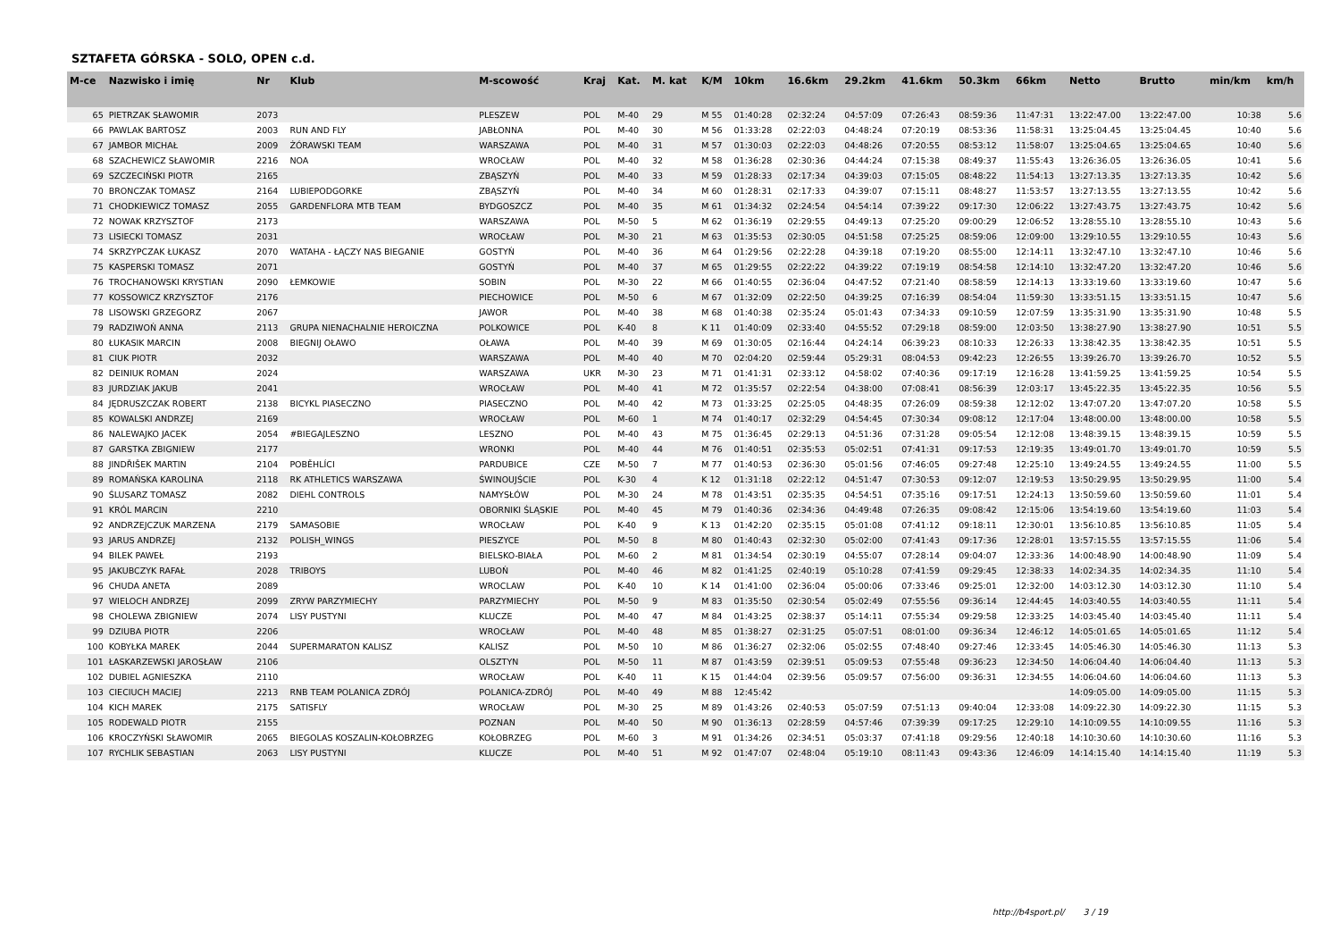SZTAFETA GÓRSKA - SOLO, OPEN c.d.
| M-ce | Nazwisko i imię | Nr | Klub | M-scowość | Kraj | Kat. | M. kat | K/M | 10km | 16.6km | 29.2km | 41.6km | 50.3km | 66km | Netto | Brutto | min/km | km/h |
| --- | --- | --- | --- | --- | --- | --- | --- | --- | --- | --- | --- | --- | --- | --- | --- | --- | --- | --- |
| 65 | PIETRZAK SŁAWOMIR | 2073 | | PLESZEW | POL | M-40 | 29 | M 55 | 01:40:28 | 02:32:24 | 04:57:09 | 07:26:43 | 08:59:36 | 11:47:31 | 13:22:47.00 | 13:22:47.00 | 10:38 | 5.6 |
| 66 | PAWLAK BARTOSZ | 2003 | RUN AND FLY | JABŁONNA | POL | M-40 | 30 | M 56 | 01:33:28 | 02:22:03 | 04:48:24 | 07:20:19 | 08:53:36 | 11:58:31 | 13:25:04.45 | 13:25:04.45 | 10:40 | 5.6 |
| 67 | JAMBOR MICHAŁ | 2009 | ŻÓRAWSKI TEAM | WARSZAWA | POL | M-40 | 31 | M 57 | 01:30:03 | 02:22:03 | 04:48:26 | 07:20:55 | 08:53:12 | 11:58:07 | 13:25:04.65 | 13:25:04.65 | 10:40 | 5.6 |
| 68 | SZACHEWICZ SŁAWOMIR | 2216 | NOA | WROCŁAW | POL | M-40 | 32 | M 58 | 01:36:28 | 02:30:36 | 04:44:24 | 07:15:38 | 08:49:37 | 11:55:43 | 13:26:36.05 | 13:26:36.05 | 10:41 | 5.6 |
| 69 | SZCZECIŃSKI PIOTR | 2165 | | ZBĄSZYŃ | POL | M-40 | 33 | M 59 | 01:28:33 | 02:17:34 | 04:39:03 | 07:15:05 | 08:48:22 | 11:54:13 | 13:27:13.35 | 13:27:13.35 | 10:42 | 5.6 |
| 70 | BRONCZAK TOMASZ | 2164 | LUBIEPODGORKE | ZBĄSZYŃ | POL | M-40 | 34 | M 60 | 01:28:31 | 02:17:33 | 04:39:07 | 07:15:11 | 08:48:27 | 11:53:57 | 13:27:13.55 | 13:27:13.55 | 10:42 | 5.6 |
| 71 | CHODKIEWICZ TOMASZ | 2055 | GARDENFLORA MTB TEAM | BYDGOSZCZ | POL | M-40 | 35 | M 61 | 01:34:32 | 02:24:54 | 04:54:14 | 07:39:22 | 09:17:30 | 12:06:22 | 13:27:43.75 | 13:27:43.75 | 10:42 | 5.6 |
| 72 | NOWAK KRZYSZTOF | 2173 | | WARSZAWA | POL | M-50 | 5 | M 62 | 01:36:19 | 02:29:55 | 04:49:13 | 07:25:20 | 09:00:29 | 12:06:52 | 13:28:55.10 | 13:28:55.10 | 10:43 | 5.6 |
| 73 | LISIECKI TOMASZ | 2031 | | WROCŁAW | POL | M-30 | 21 | M 63 | 01:35:53 | 02:30:05 | 04:51:58 | 07:25:25 | 08:59:06 | 12:09:00 | 13:29:10.55 | 13:29:10.55 | 10:43 | 5.6 |
| 74 | SKRZYPCZAK ŁUKASZ | 2070 | WATAHA - ŁĄCZY NAS BIEGANIE | GOSTYŃ | POL | M-40 | 36 | M 64 | 01:29:56 | 02:22:28 | 04:39:18 | 07:19:20 | 08:55:00 | 12:14:11 | 13:32:47.10 | 13:32:47.10 | 10:46 | 5.6 |
| 75 | KASPERSKI TOMASZ | 2071 | | GOSTYŃ | POL | M-40 | 37 | M 65 | 01:29:55 | 02:22:22 | 04:39:22 | 07:19:19 | 08:54:58 | 12:14:10 | 13:32:47.20 | 13:32:47.20 | 10:46 | 5.6 |
| 76 | TROCHANOWSKI KRYSTIAN | 2090 | ŁEMKOWIE | SOBIN | POL | M-30 | 22 | M 66 | 01:40:55 | 02:36:04 | 04:47:52 | 07:21:40 | 08:58:59 | 12:14:13 | 13:33:19.60 | 13:33:19.60 | 10:47 | 5.6 |
| 77 | KOSSOWICZ KRZYSZTOF | 2176 | | PIECHOWICE | POL | M-50 | 6 | M 67 | 01:32:09 | 02:22:50 | 04:39:25 | 07:16:39 | 08:54:04 | 11:59:30 | 13:33:51.15 | 13:33:51.15 | 10:47 | 5.6 |
| 78 | LISOWSKI GRZEGORZ | 2067 | | JAWOR | POL | M-40 | 38 | M 68 | 01:40:38 | 02:35:24 | 05:01:43 | 07:34:33 | 09:10:59 | 12:07:59 | 13:35:31.90 | 13:35:31.90 | 10:48 | 5.5 |
| 79 | RADZIWOŃ ANNA | 2113 | GRUPA NIENACHALNIE HEROICZNA | POLKOWICE | POL | K-40 | 8 | K 11 | 01:40:09 | 02:33:40 | 04:55:52 | 07:29:18 | 08:59:00 | 12:03:50 | 13:38:27.90 | 13:38:27.90 | 10:51 | 5.5 |
| 80 | ŁUKASIK MARCIN | 2008 | BIEGNIJ OŁAWO | OŁAWA | POL | M-40 | 39 | M 69 | 01:30:05 | 02:16:44 | 04:24:14 | 06:39:23 | 08:10:33 | 12:26:33 | 13:38:42.35 | 13:38:42.35 | 10:51 | 5.5 |
| 81 | CIUK PIOTR | 2032 | | WARSZAWA | POL | M-40 | 40 | M 70 | 02:04:20 | 02:59:44 | 05:29:31 | 08:04:53 | 09:42:23 | 12:26:55 | 13:39:26.70 | 13:39:26.70 | 10:52 | 5.5 |
| 82 | DEINIUK ROMAN | 2024 | | WARSZAWA | UKR | M-30 | 23 | M 71 | 01:41:31 | 02:33:12 | 04:58:02 | 07:40:36 | 09:17:19 | 12:16:28 | 13:41:59.25 | 13:41:59.25 | 10:54 | 5.5 |
| 83 | JURDZIAK JAKUB | 2041 | | WROCŁAW | POL | M-40 | 41 | M 72 | 01:35:57 | 02:22:54 | 04:38:00 | 07:08:41 | 08:56:39 | 12:03:17 | 13:45:22.35 | 13:45:22.35 | 10:56 | 5.5 |
| 84 | JĘDRUSZCZAK ROBERT | 2138 | BICYKL PIASECZNO | PIASECZNO | POL | M-40 | 42 | M 73 | 01:33:25 | 02:25:05 | 04:48:35 | 07:26:09 | 08:59:38 | 12:12:02 | 13:47:07.20 | 13:47:07.20 | 10:58 | 5.5 |
| 85 | KOWALSKI ANDRZEJ | 2169 | | WROCŁAW | POL | M-60 | 1 | M 74 | 01:40:17 | 02:32:29 | 04:54:45 | 07:30:34 | 09:08:12 | 12:17:04 | 13:48:00.00 | 13:48:00.00 | 10:58 | 5.5 |
| 86 | NALEWAJKO JACEK | 2054 | #BIEGAJLESZNO | LESZNO | POL | M-40 | 43 | M 75 | 01:36:45 | 02:29:13 | 04:51:36 | 07:31:28 | 09:05:54 | 12:12:08 | 13:48:39.15 | 13:48:39.15 | 10:59 | 5.5 |
| 87 | GARSTKA ZBIGNIEW | 2177 | | WRONKI | POL | M-40 | 44 | M 76 | 01:40:51 | 02:35:53 | 05:02:51 | 07:41:31 | 09:17:53 | 12:19:35 | 13:49:01.70 | 13:49:01.70 | 10:59 | 5.5 |
| 88 | JINDŘIŠEK MARTIN | 2104 | POBĚHLÍCI | PARDUBICE | CZE | M-50 | 7 | M 77 | 01:40:53 | 02:36:30 | 05:01:56 | 07:46:05 | 09:27:48 | 12:25:10 | 13:49:24.55 | 13:49:24.55 | 11:00 | 5.5 |
| 89 | ROMAŃSKA KAROLINA | 2118 | RK ATHLETICS WARSZAWA | ŚWINOUJŚCIE | POL | K-30 | 4 | K 12 | 01:31:18 | 02:22:12 | 04:51:47 | 07:30:53 | 09:12:07 | 12:19:53 | 13:50:29.95 | 13:50:29.95 | 11:00 | 5.4 |
| 90 | ŚLUSARZ TOMASZ | 2082 | DIEHL CONTROLS | NAMYSŁÓW | POL | M-30 | 24 | M 78 | 01:43:51 | 02:35:35 | 04:54:51 | 07:35:16 | 09:17:51 | 12:24:13 | 13:50:59.60 | 13:50:59.60 | 11:01 | 5.4 |
| 91 | KRÓL MARCIN | 2210 | | OBORNIKI ŚLĄSKIE | POL | M-40 | 45 | M 79 | 01:40:36 | 02:34:36 | 04:49:48 | 07:26:35 | 09:08:42 | 12:15:06 | 13:54:19.60 | 13:54:19.60 | 11:03 | 5.4 |
| 92 | ANDRZEJCZUK MARZENA | 2179 | SAMASOBIE | WROCŁAW | POL | K-40 | 9 | K 13 | 01:42:20 | 02:35:15 | 05:01:08 | 07:41:12 | 09:18:11 | 12:30:01 | 13:56:10.85 | 13:56:10.85 | 11:05 | 5.4 |
| 93 | JARUS ANDRZEJ | 2132 | POLISH_WINGS | PIESZYCE | POL | M-50 | 8 | M 80 | 01:40:43 | 02:32:30 | 05:02:00 | 07:41:43 | 09:17:36 | 12:28:01 | 13:57:15.55 | 13:57:15.55 | 11:06 | 5.4 |
| 94 | BILEK PAWEŁ | 2193 | | BIELSKO-BIAŁA | POL | M-60 | 2 | M 81 | 01:34:54 | 02:30:19 | 04:55:07 | 07:28:14 | 09:04:07 | 12:33:36 | 14:00:48.90 | 14:00:48.90 | 11:09 | 5.4 |
| 95 | JAKUBCZYK RAFAŁ | 2028 | TRIBOYS | LUBOŃ | POL | M-40 | 46 | M 82 | 01:41:25 | 02:40:19 | 05:10:28 | 07:41:59 | 09:29:45 | 12:38:33 | 14:02:34.35 | 14:02:34.35 | 11:10 | 5.4 |
| 96 | CHUDA ANETA | 2089 | | WROCLAW | POL | K-40 | 10 | K 14 | 01:41:00 | 02:36:04 | 05:00:06 | 07:33:46 | 09:25:01 | 12:32:00 | 14:03:12.30 | 14:03:12.30 | 11:10 | 5.4 |
| 97 | WIELOCH ANDRZEJ | 2099 | ZRYW PARZYMIECHY | PARZYMIECHY | POL | M-50 | 9 | M 83 | 01:35:50 | 02:30:54 | 05:02:49 | 07:55:56 | 09:36:14 | 12:44:45 | 14:03:40.55 | 14:03:40.55 | 11:11 | 5.4 |
| 98 | CHOLEWA ZBIGNIEW | 2074 | LISY PUSTYNI | KLUCZE | POL | M-40 | 47 | M 84 | 01:43:25 | 02:38:37 | 05:14:11 | 07:55:34 | 09:29:58 | 12:33:25 | 14:03:45.40 | 14:03:45.40 | 11:11 | 5.4 |
| 99 | DZIUBA PIOTR | 2206 | | WROCŁAW | POL | M-40 | 48 | M 85 | 01:38:27 | 02:31:25 | 05:07:51 | 08:01:00 | 09:36:34 | 12:46:12 | 14:05:01.65 | 14:05:01.65 | 11:12 | 5.4 |
| 100 | KOBYŁKA MAREK | 2044 | SUPERMARATON KALISZ | KALISZ | POL | M-50 | 10 | M 86 | 01:36:27 | 02:32:06 | 05:02:55 | 07:48:40 | 09:27:46 | 12:33:45 | 14:05:46.30 | 14:05:46.30 | 11:13 | 5.3 |
| 101 | ŁASKARZEWSKI JAROSŁAW | 2106 | | OLSZTYN | POL | M-50 | 11 | M 87 | 01:43:59 | 02:39:51 | 05:09:53 | 07:55:48 | 09:36:23 | 12:34:50 | 14:06:04.40 | 14:06:04.40 | 11:13 | 5.3 |
| 102 | DUBIEL AGNIESZKA | 2110 | | WROCŁAW | POL | K-40 | 11 | K 15 | 01:44:04 | 02:39:56 | 05:09:57 | 07:56:00 | 09:36:31 | 12:34:55 | 14:06:04.60 | 14:06:04.60 | 11:13 | 5.3 |
| 103 | CIECIUCH MACIEJ | 2213 | RNB TEAM POLANICA ZDRÓJ | POLANICA-ZDRÓJ | POL | M-40 | 49 | M 88 | 12:45:42 | | | | | | 14:09:05.00 | 14:09:05.00 | 11:15 | 5.3 |
| 104 | KICH MAREK | 2175 | SATISFLY | WROCŁAW | POL | M-30 | 25 | M 89 | 01:43:26 | 02:40:53 | 05:07:59 | 07:51:13 | 09:40:04 | 12:33:08 | 14:09:22.30 | 14:09:22.30 | 11:15 | 5.3 |
| 105 | RODEWALD PIOTR | 2155 | | POZNAN | POL | M-40 | 50 | M 90 | 01:36:13 | 02:28:59 | 04:57:46 | 07:39:39 | 09:17:25 | 12:29:10 | 14:10:09.55 | 14:10:09.55 | 11:16 | 5.3 |
| 106 | KROCZYŃSKI SŁAWOMIR | 2065 | BIEGOLAS KOSZALIN-KOŁOBRZEG | KOŁOBRZEG | POL | M-60 | 3 | M 91 | 01:34:26 | 02:34:51 | 05:03:37 | 07:41:18 | 09:29:56 | 12:40:18 | 14:10:30.60 | 14:10:30.60 | 11:16 | 5.3 |
| 107 | RYCHLIK SEBASTIAN | 2063 | LISY PUSTYNI | KLUCZE | POL | M-40 | 51 | M 92 | 01:47:07 | 02:48:04 | 05:19:10 | 08:11:43 | 09:43:36 | 12:46:09 | 14:14:15.40 | 14:14:15.40 | 11:19 | 5.3 |
http://b4sport.pl/ 3 / 19